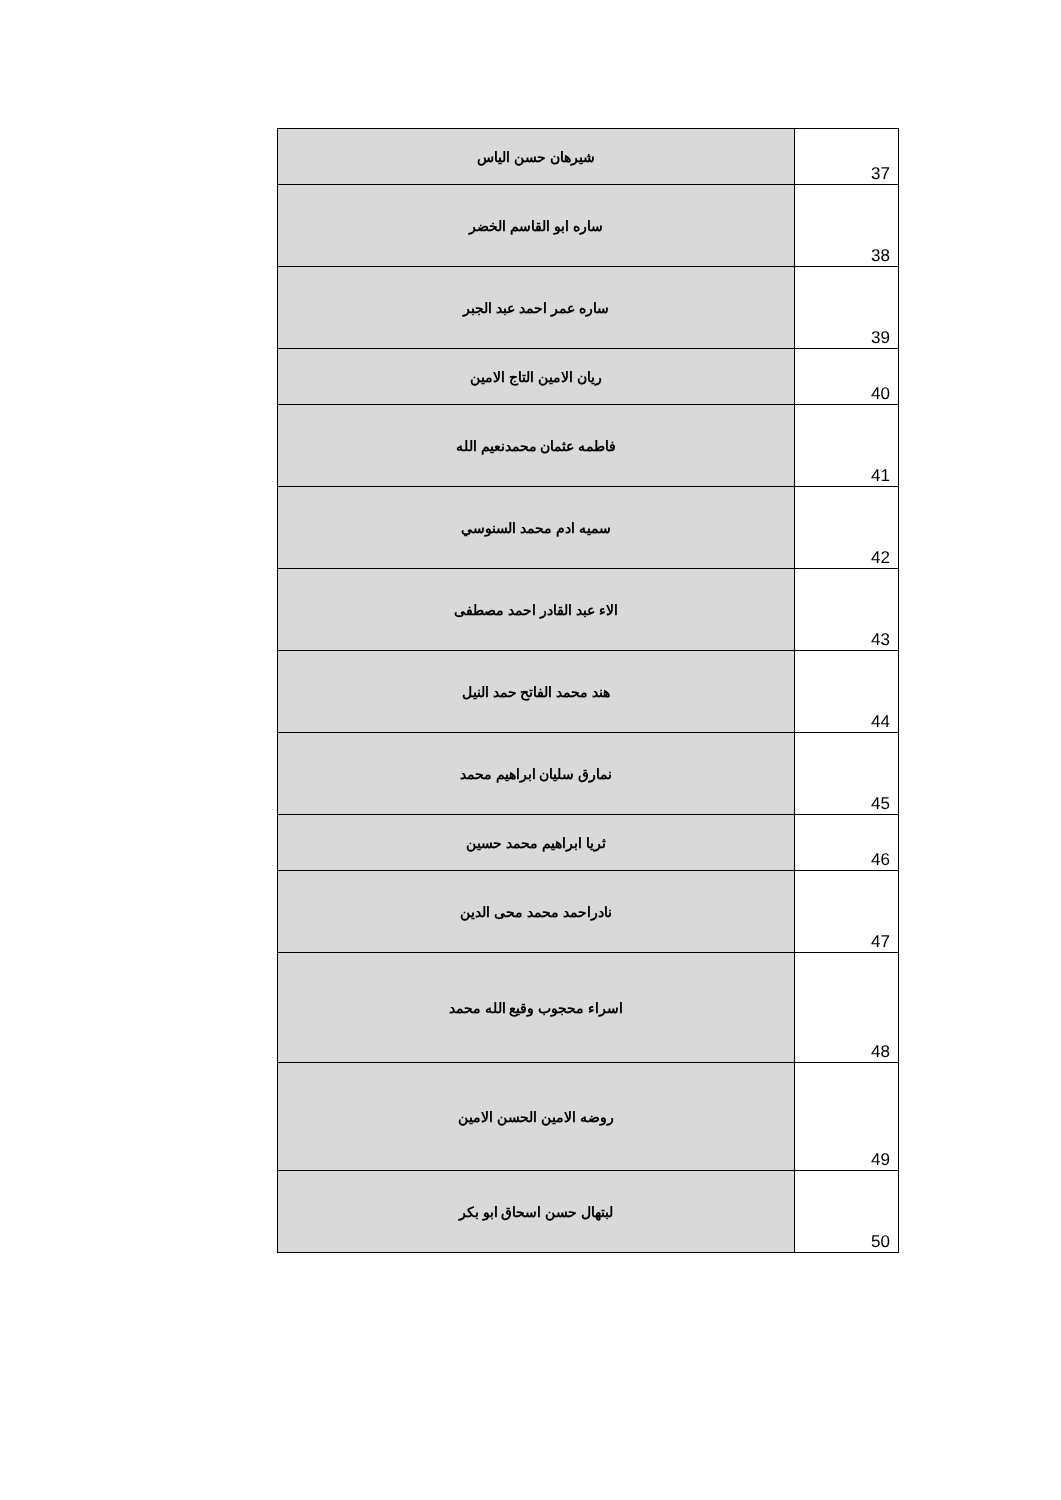| شيرهان حسن الياس | 37 |
| ساره ابو القاسم الخضر | 38 |
| ساره عمر احمد عبد الجبر | 39 |
| ريان الامين التاج الامين | 40 |
| فاطمه عثمان محمدنعيم الله | 41 |
| سميه ادم محمد السنوسي | 42 |
| الاء عبد القادر احمد مصطفى | 43 |
| هند محمد الفاتح حمد النيل | 44 |
| نمارق سليان ابراهيم محمد | 45 |
| ثريا ابراهيم محمد حسين | 46 |
| نادراحمد محمد محى الدين | 47 |
| اسراء محجوب وقيع الله محمد | 48 |
| روضه الامين الحسن الامين | 49 |
| لبتهال حسن اسحاق ابو بكر | 50 |